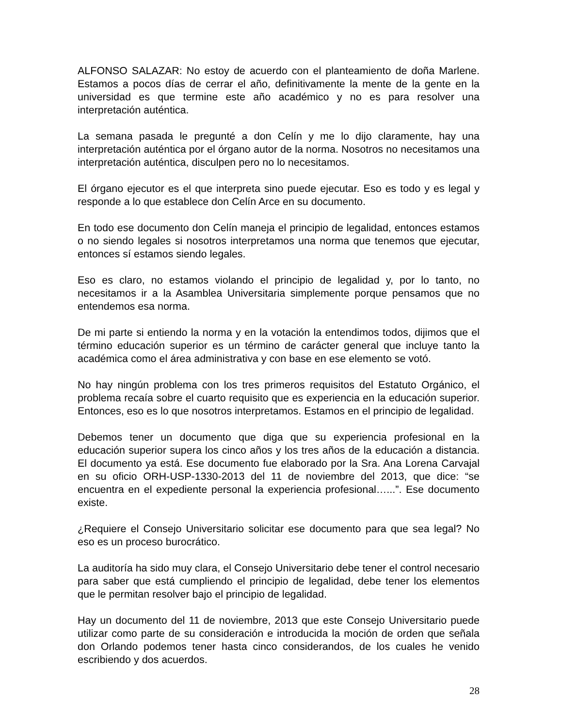ALFONSO SALAZAR: No estoy de acuerdo con el planteamiento de doña Marlene. Estamos a pocos días de cerrar el año, definitivamente la mente de la gente en la universidad es que termine este año académico y no es para resolver una interpretación auténtica.
La semana pasada le pregunté a don Celín y me lo dijo claramente, hay una interpretación auténtica por el órgano autor de la norma. Nosotros no necesitamos una interpretación auténtica, disculpen pero no lo necesitamos.
El órgano ejecutor es el que interpreta sino puede ejecutar. Eso es todo y es legal y responde a lo que establece don Celín Arce en su documento.
En todo ese documento don Celín maneja el principio de legalidad, entonces estamos o no siendo legales si nosotros interpretamos una norma que tenemos que ejecutar, entonces sí estamos siendo legales.
Eso es claro, no estamos violando el principio de legalidad y, por lo tanto, no necesitamos ir a la Asamblea Universitaria simplemente porque pensamos que no entendemos esa norma.
De mi parte si entiendo la norma y en la votación la entendimos todos, dijimos que el término educación superior es un término de carácter general que incluye tanto la académica como el área administrativa y con base en ese elemento se votó.
No hay ningún problema con los tres primeros requisitos del Estatuto Orgánico, el problema recaía sobre el cuarto requisito que es experiencia en la educación superior. Entonces, eso es lo que nosotros interpretamos. Estamos en el principio de legalidad.
Debemos tener un documento que diga que su experiencia profesional en la educación superior supera los cinco años y los tres años de la educación a distancia. El documento ya está. Ese documento fue elaborado por la Sra. Ana Lorena Carvajal en su oficio ORH-USP-1330-2013 del 11 de noviembre del 2013, que dice: “se encuentra en el expediente personal la experiencia profesional…...”. Ese documento existe.
¿Requiere el Consejo Universitario solicitar ese documento para que sea legal? No eso es un proceso burocrático.
La auditoría ha sido muy clara, el Consejo Universitario debe tener el control necesario para saber que está cumpliendo el principio de legalidad, debe tener los elementos que le permitan resolver bajo el principio de legalidad.
Hay un documento del 11 de noviembre, 2013 que este Consejo Universitario puede utilizar como parte de su consideración e introducida la moción de orden que señala don Orlando podemos tener hasta cinco considerandos, de los cuales he venido escribiendo y dos acuerdos.
28